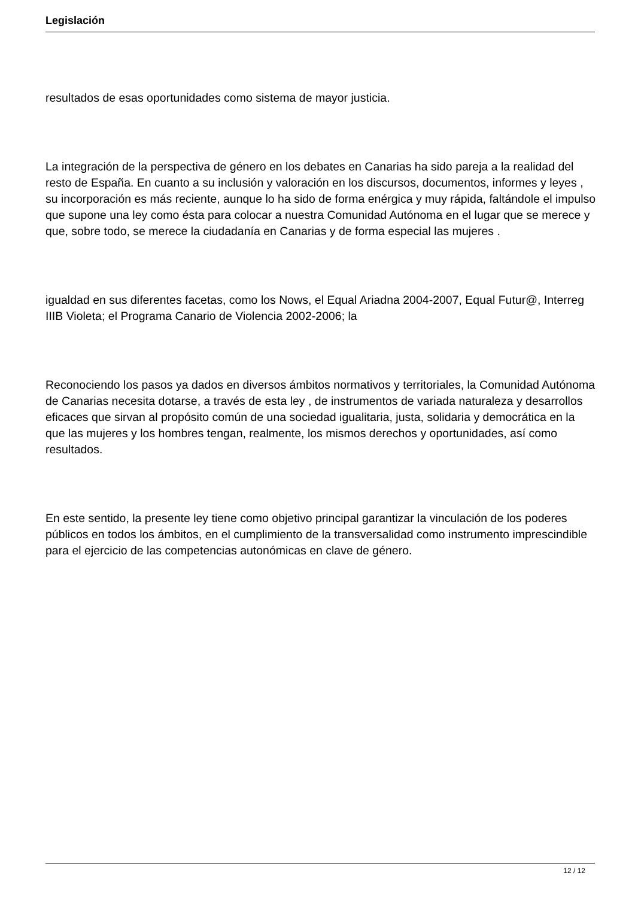Legislación
resultados de esas oportunidades como sistema de mayor justicia.
La integración de la perspectiva de género en los debates en Canarias ha sido pareja a la realidad del resto de España. En cuanto a su inclusión y valoración en los discursos, documentos, informes y leyes , su incorporación es más reciente, aunque lo ha sido de forma enérgica y muy rápida, faltándole el impulso que supone una ley como ésta para colocar a nuestra Comunidad Autónoma en el lugar que se merece y que, sobre todo, se merece la ciudadanía en Canarias y de forma especial las mujeres .
igualdad en sus diferentes facetas, como los Nows, el Equal Ariadna 2004-2007, Equal Futur@, Interreg IIIB Violeta; el Programa Canario de Violencia 2002-2006; la
Reconociendo los pasos ya dados en diversos ámbitos normativos y territoriales, la Comunidad Autónoma de Canarias necesita dotarse, a través de esta ley , de instrumentos de variada naturaleza y desarrollos eficaces que sirvan al propósito común de una sociedad igualitaria, justa, solidaria y democrática en la que las mujeres y los hombres tengan, realmente, los mismos derechos y oportunidades, así como resultados.
En este sentido, la presente ley tiene como objetivo principal garantizar la vinculación de los poderes públicos en todos los ámbitos, en el cumplimiento de la transversalidad como instrumento imprescindible para el ejercicio de las competencias autonómicas en clave de género.
12 / 12